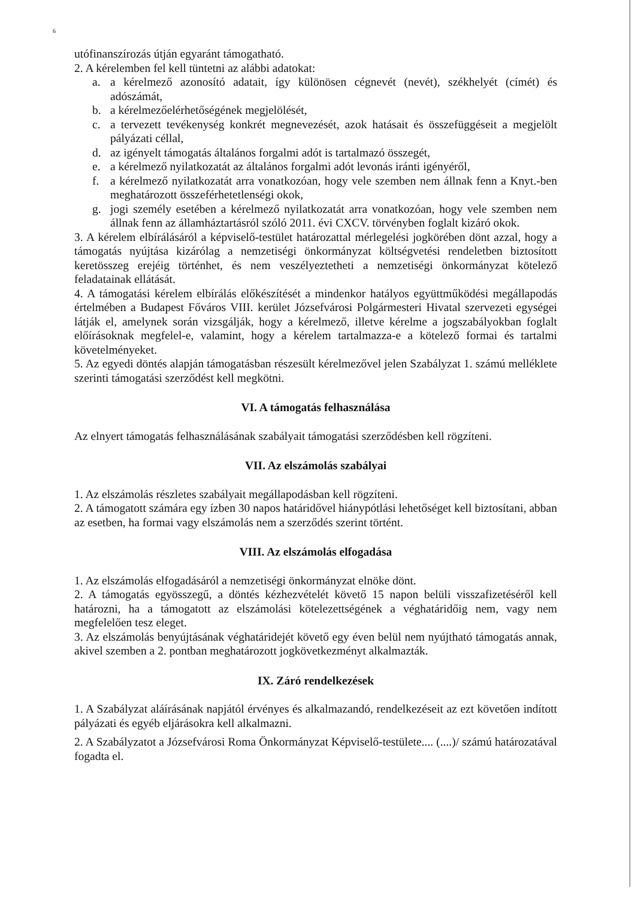6
utófinanszírozás útján egyaránt támogatható.
2. A kérelemben fel kell tüntetni az alábbi adatokat:
a. a kérelmező azonosító adatait, így különösen cégnevét (nevét), székhelyét (címét) és adószámát,
b. a kérelmezőelérhetőségének megjelölését,
c. a tervezett tevékenység konkrét megnevezését, azok hatásait és összefüggéseit a megjelölt pályázati céllal,
d. az igényelt támogatás általános forgalmi adót is tartalmazó összegét,
e. a kérelmező nyilatkozatát az általános forgalmi adót levonás iránti igényéről,
f. a kérelmező nyilatkozatát arra vonatkozóan, hogy vele szemben nem állnak fenn a Knyt.-ben meghatározott összeférhetetlenségi okok,
g. jogi személy esetében a kérelmező nyilatkozatát arra vonatkozóan, hogy vele szemben nem állnak fenn az államháztartásról szóló 2011. évi CXCV. törvényben foglalt kizáró okok.
3. A kérelem elbírálásáról a képviselő-testület határozattal mérlegelési jogkörében dönt azzal, hogy a támogatás nyújtása kizárólag a nemzetiségi önkormányzat költségvetési rendeletben biztosított keretösszeg erejéig történhet, és nem veszélyeztetheti a nemzetiségi önkormányzat kötelező feladatainak ellátását.
4. A támogatási kérelem elbírálás előkészítését a mindenkor hatályos együttműködési megállapodás értelmében a Budapest Főváros VIII. kerület Józsefvárosi Polgármesteri Hivatal szervezeti egységei látják el, amelynek során vizsgálják, hogy a kérelmező, illetve kérelme a jogszabályokban foglalt előírásoknak megfelel-e, valamint, hogy a kérelem tartalmazza-e a kötelező formai és tartalmi követelményeket.
5. Az egyedi döntés alapján támogatásban részesült kérelmezővel jelen Szabályzat 1. számú melléklete szerinti támogatási szerződést kell megkötni.
VI. A támogatás felhasználása
Az elnyert támogatás felhasználásának szabályait támogatási szerződésben kell rögzíteni.
VII. Az elszámolás szabályai
1. Az elszámolás részletes szabályait megállapodásban kell rögzíteni.
2. A támogatott számára egy ízben 30 napos határidővel hiánypótlási lehetőséget kell biztosítani, abban az esetben, ha formai vagy elszámolás nem a szerződés szerint történt.
VIII. Az elszámolás elfogadása
1. Az elszámolás elfogadásáról a nemzetiségi önkormányzat elnöke dönt.
2. A támogatás egyösszegű, a döntés kézhezvételét követő 15 napon belüli visszafizetéséről kell határozni, ha a támogatott az elszámolási kötelezettségének a véghatáridőig nem, vagy nem megfelelően tesz eleget.
3. Az elszámolás benyújtásának véghatáridejét követő egy éven belül nem nyújtható támogatás annak, akivel szemben a 2. pontban meghatározott jogkövetkezményt alkalmazták.
IX. Záró rendelkezések
1. A Szabályzat aláírásának napjától érvényes és alkalmazandó, rendelkezéseit az ezt követően indított pályázati és egyéb eljárásokra kell alkalmazni.
2. A Szabályzatot a Józsefvárosi Roma Önkormányzat Képviselő-testülete.... (....)/ számú határozatával fogadta el.